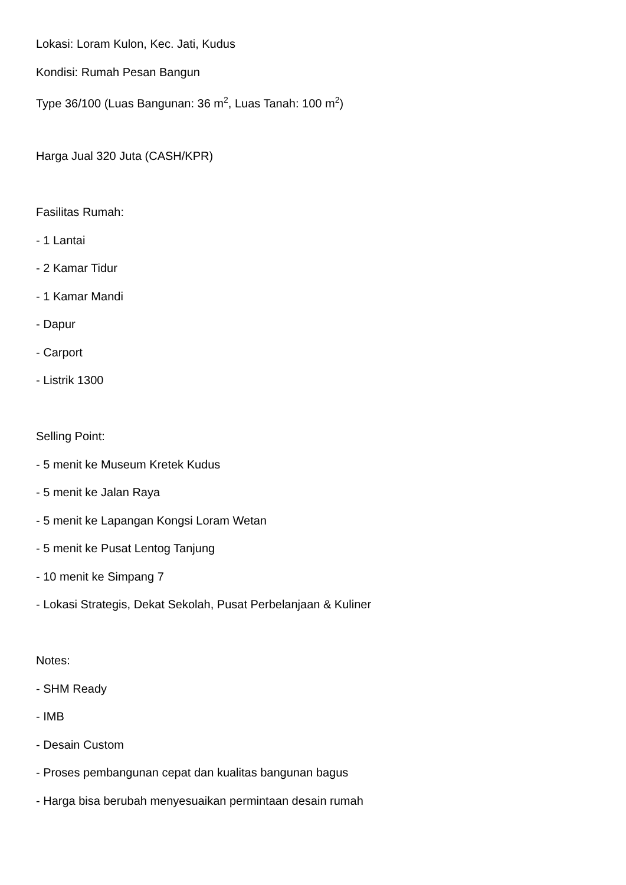Lokasi: Loram Kulon, Kec. Jati, Kudus
Kondisi: Rumah Pesan Bangun
Type 36/100 (Luas Bangunan: 36 m<sup>2</sup>, Luas Tanah: 100 m<sup>2</sup>)
Harga Jual 320 Juta (CASH/KPR)
Fasilitas Rumah:
- 1 Lantai
- 2 Kamar Tidur
- 1 Kamar Mandi
- Dapur
- Carport
- Listrik 1300
Selling Point:
- 5 menit ke Museum Kretek Kudus
- 5 menit ke Jalan Raya
- 5 menit ke Lapangan Kongsi Loram Wetan
- 5 menit ke Pusat Lentog Tanjung
- 10 menit ke Simpang 7
- Lokasi Strategis, Dekat Sekolah, Pusat Perbelanjaan & Kuliner
Notes:
- SHM Ready
- IMB
- Desain Custom
- Proses pembangunan cepat dan kualitas bangunan bagus
- Harga bisa berubah menyesuaikan permintaan desain rumah